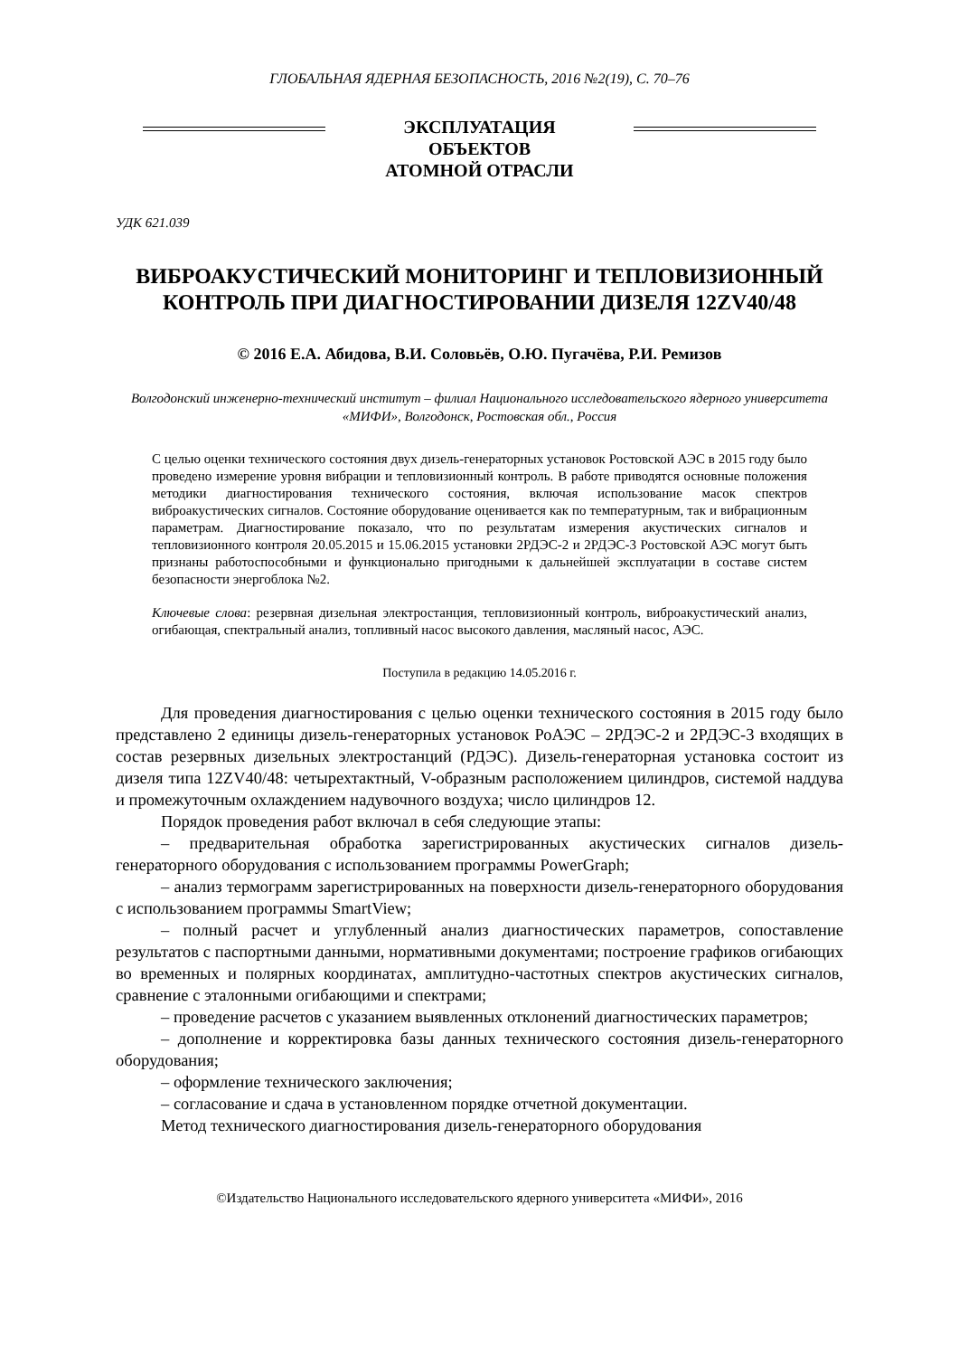ГЛОБАЛЬНАЯ ЯДЕРНАЯ БЕЗОПАСНОСТЬ, 2016 №2(19), С. 70–76
ЭКСПЛУАТАЦИЯ ОБЪЕКТОВ
АТОМНОЙ ОТРАСЛИ
УДК 621.039
ВИБРОАКУСТИЧЕСКИЙ МОНИТОРИНГ И ТЕПЛОВИЗИОННЫЙ КОНТРОЛЬ ПРИ ДИАГНОСТИРОВАНИИ ДИЗЕЛЯ 12ZV40/48
© 2016 Е.А. Абидова, В.И. Соловьёв, О.Ю. Пугачёва, Р.И. Ремизов
Волгодонский инженерно-технический институт – филиал Национального исследовательского ядерного университета «МИФИ», Волгодонск, Ростовская обл., Россия
С целью оценки технического состояния двух дизель-генераторных установок Ростовской АЭС в 2015 году было проведено измерение уровня вибрации и тепловизионный контроль. В работе приводятся основные положения методики диагностирования технического состояния, включая использование масок спектров виброакустических сигналов. Состояние оборудование оценивается как по температурным, так и вибрационным параметрам. Диагностирование показало, что по результатам измерения акустических сигналов и тепловизионного контроля 20.05.2015 и 15.06.2015 установки 2РДЭС-2 и 2РДЭС-3 Ростовской АЭС могут быть признаны работоспособными и функционально пригодными к дальнейшей эксплуатации в составе систем безопасности энергоблока №2.
Ключевые слова: резервная дизельная электростанция, тепловизионный контроль, виброакустический анализ, огибающая, спектральный анализ, топливный насос высокого давления, масляный насос, АЭС.
Поступила в редакцию 14.05.2016 г.
Для проведения диагностирования с целью оценки технического состояния в 2015 году было представлено 2 единицы дизель-генераторных установок РоАЭС – 2РДЭС-2 и 2РДЭС-3 входящих в состав резервных дизельных электростанций (РДЭС). Дизель-генераторная установка состоит из дизеля типа 12ZV40/48: четырехтактный, V-образным расположением цилиндров, системой наддува и промежуточным охлаждением надувочного воздуха; число цилиндров 12.
Порядок проведения работ включал в себя следующие этапы:
– предварительная обработка зарегистрированных акустических сигналов дизель-генераторного оборудования с использованием программы PowerGraph;
– анализ термограмм зарегистрированных на поверхности дизель-генераторного оборудования с использованием программы SmartView;
– полный расчет и углубленный анализ диагностических параметров, сопоставление результатов с паспортными данными, нормативными документами; построение графиков огибающих во временных и полярных координатах, амплитудно-частотных спектров акустических сигналов, сравнение с эталонными огибающими и спектрами;
– проведение расчетов с указанием выявленных отклонений диагностических параметров;
– дополнение и корректировка базы данных технического состояния дизель-генераторного оборудования;
– оформление технического заключения;
– согласование и сдача в установленном порядке отчетной документации.
Метод технического диагностирования дизель-генераторного оборудования
©Издательство Национального исследовательского ядерного университета «МИФИ», 2016